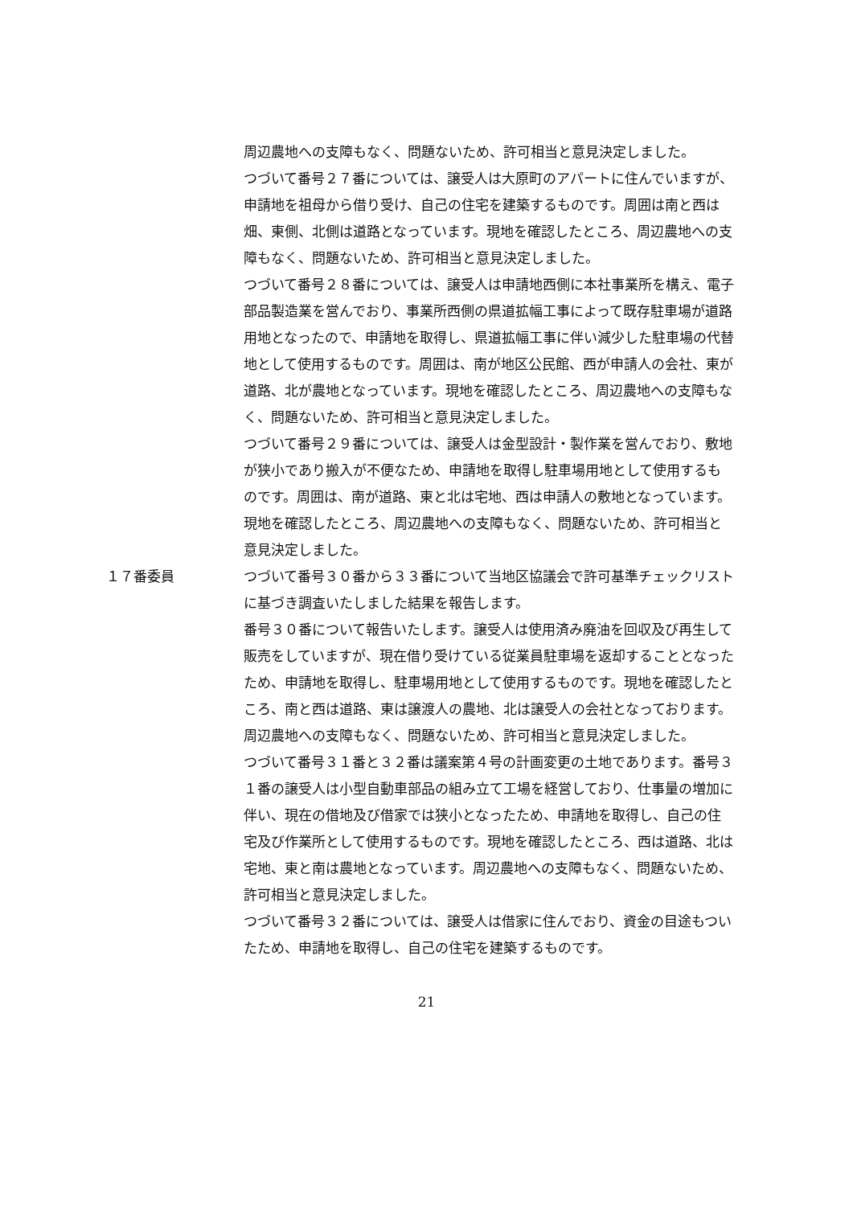周辺農地への支障もなく、問題ないため、許可相当と意見決定しました。
つづいて番号２７番については、譲受人は大原町のアパートに住んでいますが、申請地を祖母から借り受け、自己の住宅を建築するものです。周囲は南と西は畑、東側、北側は道路となっています。現地を確認したところ、周辺農地への支障もなく、問題ないため、許可相当と意見決定しました。
つづいて番号２８番については、譲受人は申請地西側に本社事業所を構え、電子部品製造業を営んでおり、事業所西側の県道拡幅工事によって既存駐車場が道路用地となったので、申請地を取得し、県道拡幅工事に伴い減少した駐車場の代替地として使用するものです。周囲は、南が地区公民館、西が申請人の会社、東が道路、北が農地となっています。現地を確認したところ、周辺農地への支障もなく、問題ないため、許可相当と意見決定しました。
つづいて番号２９番については、譲受人は金型設計・製作業を営んでおり、敷地が狭小であり搬入が不便なため、申請地を取得し駐車場用地として使用するものです。周囲は、南が道路、東と北は宅地、西は申請人の敷地となっています。現地を確認したところ、周辺農地への支障もなく、問題ないため、許可相当と意見決定しました。
１７番委員 つづいて番号３０番から３３番について当地区協議会で許可基準チェックリストに基づき調査いたしました結果を報告します。
番号３０番について報告いたします。譲受人は使用済み廃油を回収及び再生して販売をしていますが、現在借り受けている従業員駐車場を返却することとなったため、申請地を取得し、駐車場用地として使用するものです。現地を確認したところ、南と西は道路、東は譲渡人の農地、北は譲受人の会社となっております。周辺農地への支障もなく、問題ないため、許可相当と意見決定しました。
つづいて番号３１番と３２番は議案第４号の計画変更の土地であります。番号３１番の譲受人は小型自動車部品の組み立て工場を経営しており、仕事量の増加に伴い、現在の借地及び借家では狭小となったため、申請地を取得し、自己の住宅及び作業所として使用するものです。現地を確認したところ、西は道路、北は宅地、東と南は農地となっています。周辺農地への支障もなく、問題ないため、許可相当と意見決定しました。
つづいて番号３２番については、譲受人は借家に住んでおり、資金の目途もついたため、申請地を取得し、自己の住宅を建築するものです。
21